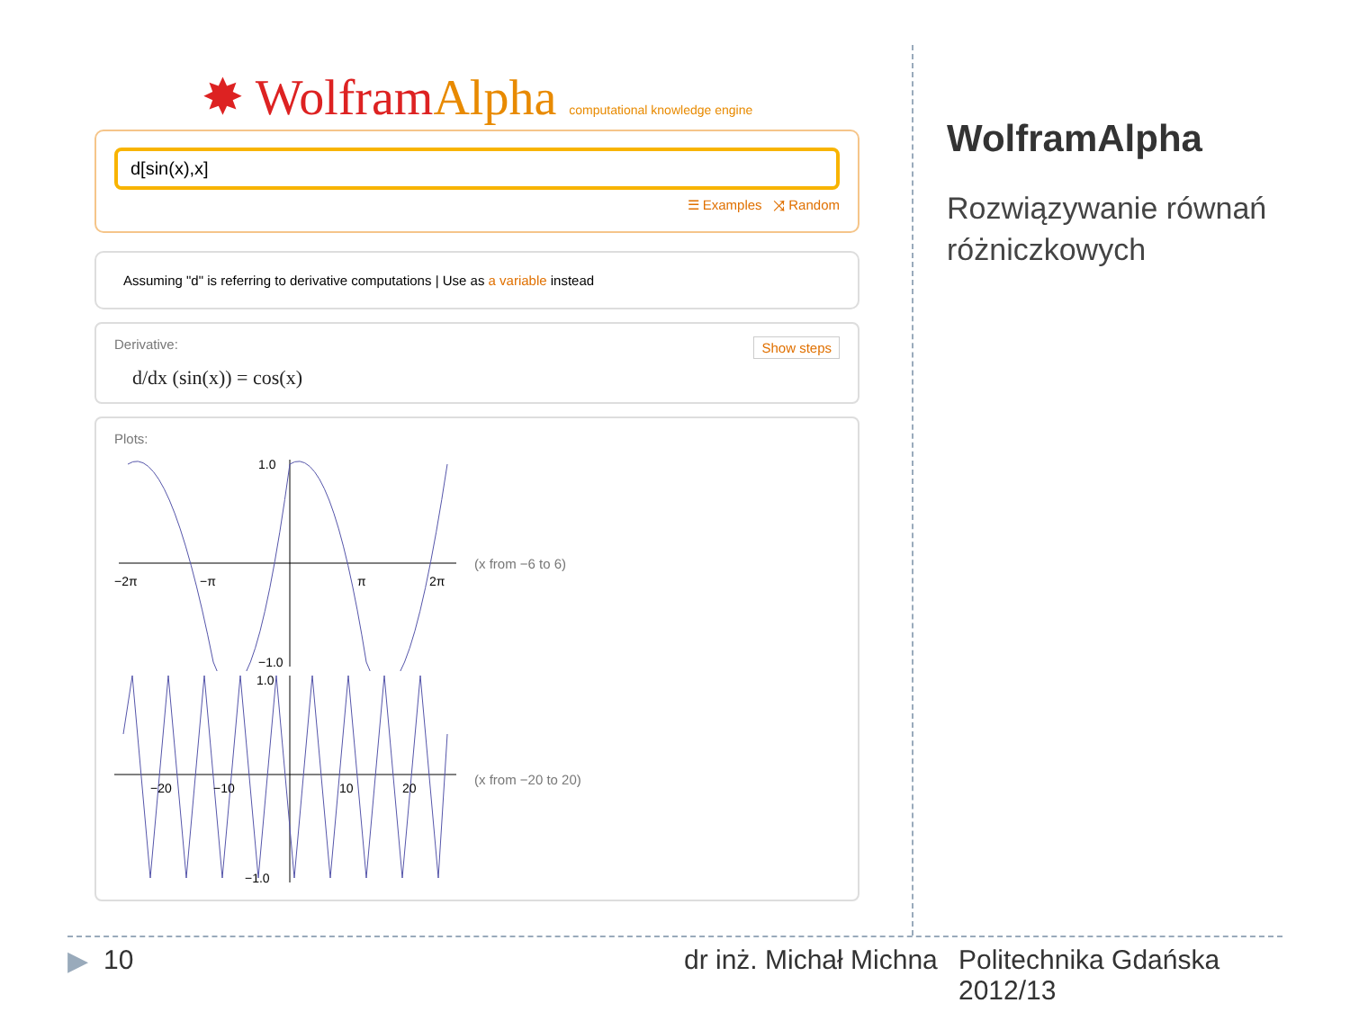✸ WolframAlpha computational knowledge engine
d[sin(x),x]
☰ Examples ⤨ Random
Assuming "d" is referring to derivative computations | Use as a variable instead
Show steps Derivative:
d/dx (sin(x)) = cos(x)
Plots:
−2π
−π
π
2π
1.0
−1.0
(x from −6 to 6)
−20
−10
10
20
1.0
−1.0
(x from −20 to 20)
WolframAlpha
Rozwiązywanie równań różniczkowych
▶ 10 dr inż. Michał Michna
Politechnika Gdańska
2012/13